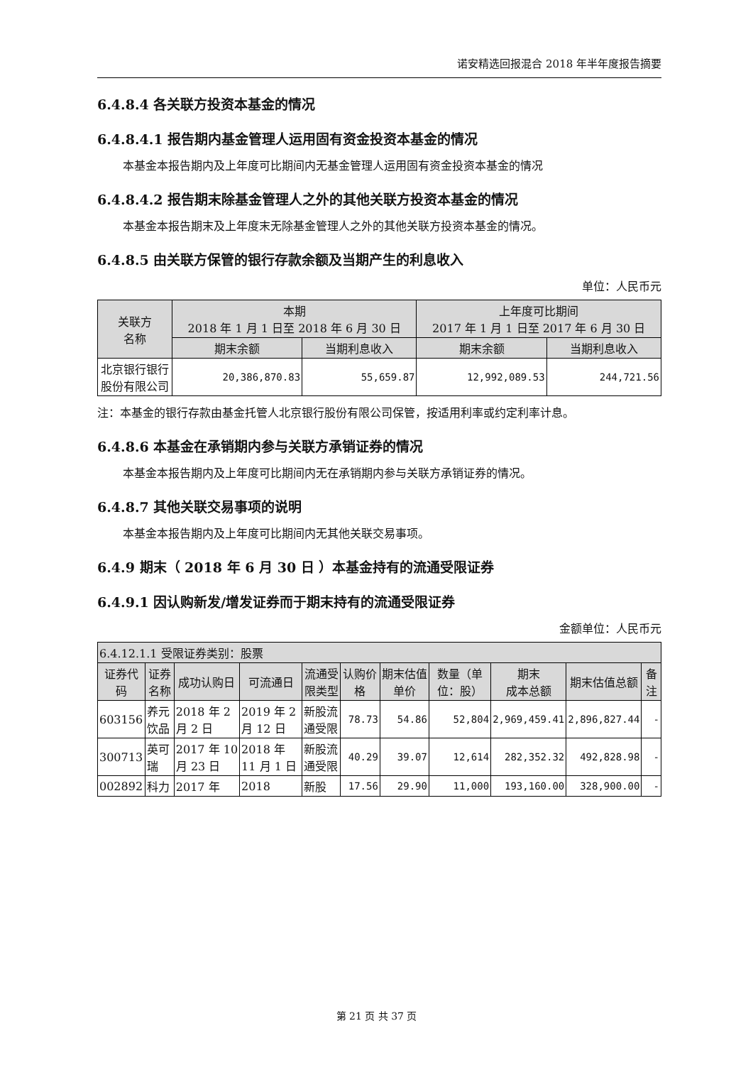诺安精选回报混合 2018 年半年度报告摘要
6.4.8.4 各关联方投资本基金的情况
6.4.8.4.1 报告期内基金管理人运用固有资金投资本基金的情况
本基金本报告期内及上年度可比期间内无基金管理人运用固有资金投资本基金的情况
6.4.8.4.2 报告期末除基金管理人之外的其他关联方投资本基金的情况
本基金本报告期末及上年度末无除基金管理人之外的其他关联方投资本基金的情况。
6.4.8.5 由关联方保管的银行存款余额及当期产生的利息收入
单位：人民币元
| 关联方 名称 | 本期 2018 年 1 月 1 日至 2018 年 6 月 30 日 | | 上年度可比期间 2017 年 1 月 1 日至 2017 年 6 月 30 日 | |
| --- | --- | --- | --- | --- |
| | 期末余额 | 当期利息收入 | 期末余额 | 当期利息收入 |
| 北京银行银行股份有限公司 | 20,386,870.83 | 55,659.87 | 12,992,089.53 | 244,721.56 |
注：本基金的银行存款由基金托管人北京银行股份有限公司保管，按适用利率或约定利率计息。
6.4.8.6 本基金在承销期内参与关联方承销证券的情况
本基金本报告期内及上年度可比期间内无在承销期内参与关联方承销证券的情况。
6.4.8.7 其他关联交易事项的说明
本基金本报告期内及上年度可比期间内无其他关联交易事项。
6.4.9 期末（ 2018 年 6 月 30 日 ）本基金持有的流通受限证券
6.4.9.1 因认购新发/增发证券而于期末持有的流通受限证券
金额单位：人民币元
| 6.4.12.1.1 受限证券类别：股票 | | | | | | | | | | |
| --- | --- | --- | --- | --- | --- | --- | --- | --- | --- | --- |
| 证券代码 | 证券名称 | 成功认购日 | 可流通日 | 流通受限类型 | 认购价格 | 期末估值单价 | 数量（单位：股） | 期末 成本总额 | 期末估值总额 | 备注 |
| 603156 | 养元饮品 | 2018 年 2 月 2 日 | 2019 年 2 月 12 日 | 新股流通受限 | 78.73 | 54.86 | 52,804 | 2,969,459.41 | 2,896,827.44 | - |
| 300713 | 英可瑞 | 2017 年 10 月 23 日 | 2018 年 11 月 1 日 | 新股流通受限 | 40.29 | 39.07 | 12,614 | 282,352.32 | 492,828.98 | - |
| 002892 | 科力 | 2017 年 | 2018 | 新股 | 17.56 | 29.90 | 11,000 | 193,160.00 | 328,900.00 | - |
第 21 页 共 37 页